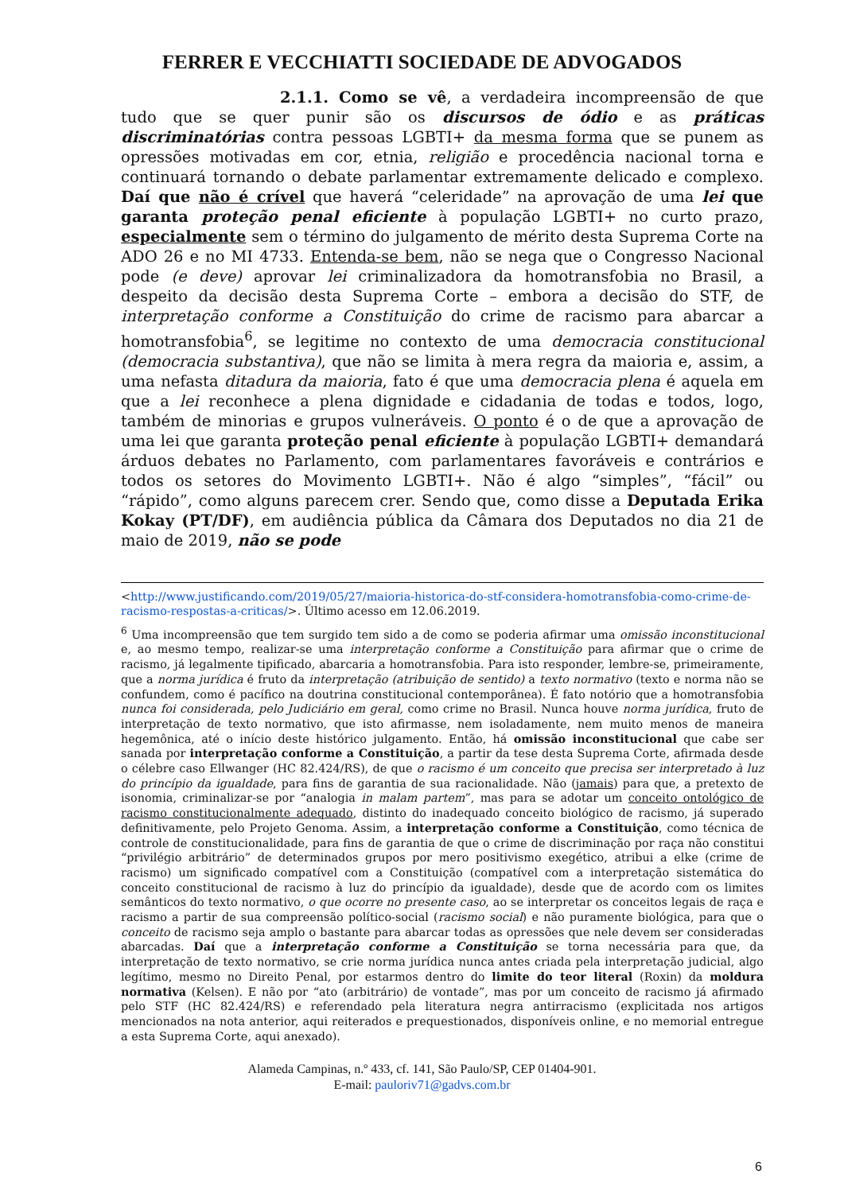FERRER E VECCHIATTI SOCIEDADE DE ADVOGADOS
2.1.1. Como se vê, a verdadeira incompreensão de que tudo que se quer punir são os discursos de ódio e as práticas discriminatórias contra pessoas LGBTI+ da mesma forma que se punem as opressões motivadas em cor, etnia, religião e procedência nacional torna e continuará tornando o debate parlamentar extremamente delicado e complexo. Daí que não é crível que haverá “celeridade” na aprovação de uma lei que garanta proteção penal eficiente à população LGBTI+ no curto prazo, especialmente sem o término do julgamento de mérito desta Suprema Corte na ADO 26 e no MI 4733. Entenda-se bem, não se nega que o Congresso Nacional pode (e deve) aprovar lei criminalizadora da homotransfobia no Brasil, a despeito da decisão desta Suprema Corte – embora a decisão do STF, de interpretação conforme a Constituição do crime de racismo para abarcar a homotransfobia<sup>6</sup>, se legitime no contexto de uma democracia constitucional (democracia substantiva), que não se limita à mera regra da maioria e, assim, a uma nefasta ditadura da maioria, fato é que uma democracia plena é aquela em que a lei reconhece a plena dignidade e cidadania de todas e todos, logo, também de minorias e grupos vulneráveis. O ponto é o de que a aprovação de uma lei que garanta proteção penal eficiente à população LGBTI+ demandará árduos debates no Parlamento, com parlamentares favoráveis e contrários e todos os setores do Movimento LGBTI+. Não é algo “simples”, “fácil” ou “rápido”, como alguns parecem crer. Sendo que, como disse a Deputada Erika Kokay (PT/DF), em audiência pública da Câmara dos Deputados no dia 21 de maio de 2019, não se pode
<http://www.justificando.com/2019/05/27/maioria-historica-do-stf-considera-homotransfobia-como-crime-de-racismo-respostas-a-criticas/>. Último acesso em 12.06.2019.
<sup>6</sup> Uma incompreensão que tem surgido tem sido a de como se poderia afirmar uma omissão inconstitucional e, ao mesmo tempo, realizar-se uma interpretação conforme a Constituição para afirmar que o crime de racismo, já legalmente tipificado, abarcaria a homotransfobia. Para isto responder, lembre-se, primeiramente, que a norma jurídica é fruto da interpretação (atribuição de sentido) a texto normativo (texto e norma não se confundem, como é pacífico na doutrina constitucional contemporânea). É fato notório que a homotransfobia nunca foi considerada, pelo Judiciário em geral, como crime no Brasil. Nunca houve norma jurídica, fruto de interpretação de texto normativo, que isto afirmasse, nem isoladamente, nem muito menos de maneira hegemônica, até o início deste histórico julgamento. Então, há omissão inconstitucional que cabe ser sanada por interpretação conforme a Constituição, a partir da tese desta Suprema Corte, afirmada desde o célebre caso Ellwanger (HC 82.424/RS), de que o racismo é um conceito que precisa ser interpretado à luz do princípio da igualdade, para fins de garantia de sua racionalidade. Não (jamais) para que, a pretexto de isonomia, criminalizar-se por “analogia in malam partem”, mas para se adotar um conceito ontológico de racismo constitucionalmente adequado, distinto do inadequado conceito biológico de racismo, já superado definitivamente, pelo Projeto Genoma. Assim, a interpretação conforme a Constituição, como técnica de controle de constitucionalidade, para fins de garantia de que o crime de discriminação por raça não constitui “privilégio arbitrário” de determinados grupos por mero positivismo exegético, atribui a elke (crime de racismo) um significado compatível com a Constituição (compatível com a interpretação sistemática do conceito constitucional de racismo à luz do princípio da igualdade), desde que de acordo com os limites semânticos do texto normativo, o que ocorre no presente caso, ao se interpretar os conceitos legais de raça e racismo a partir de sua compreensão político-social (racismo social) e não puramente biológica, para que o conceito de racismo seja amplo o bastante para abarcar todas as opressões que nele devem ser consideradas abarcadas. Daí que a interpretação conforme a Constituição se torna necessária para que, da interpretação de texto normativo, se crie norma jurídica nunca antes criada pela interpretação judicial, algo legítimo, mesmo no Direito Penal, por estarmos dentro do limite do teor literal (Roxin) da moldura normativa (Kelsen). E não por “ato (arbitrário) de vontade”, mas por um conceito de racismo já afirmado pelo STF (HC 82.424/RS) e referendado pela literatura negra antirracismo (explicitada nos artigos mencionados na nota anterior, aqui reiterados e prequestionados, disponíveis online, e no memorial entregue a esta Suprema Corte, aqui anexado).
Alameda Campinas, n.º 433, cf. 141, São Paulo/SP, CEP 01404-901.
E-mail: pauloriv71@gadvs.com.br
6